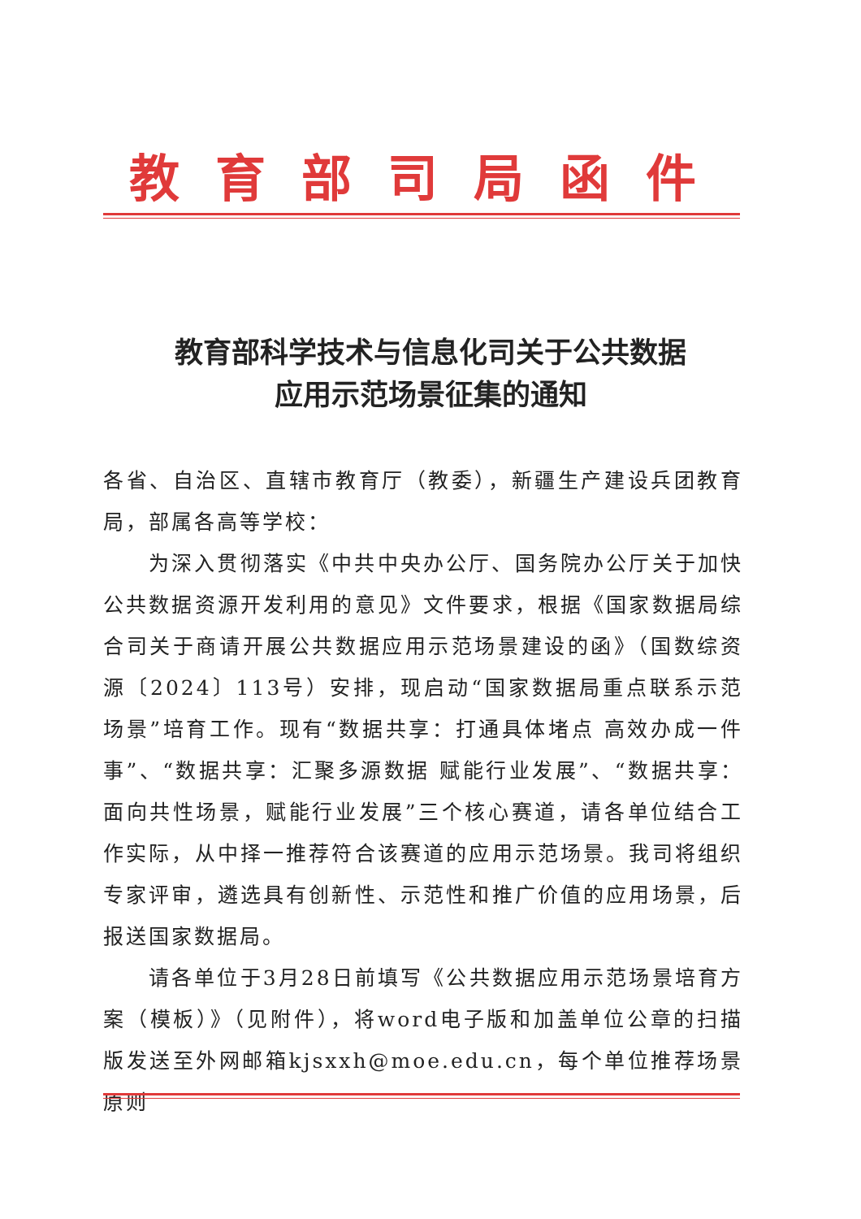教育部司局函件
教育部科学技术与信息化司关于公共数据
应用示范场景征集的通知
各省、自治区、直辖市教育厅（教委），新疆生产建设兵团教育局，部属各高等学校：
为深入贯彻落实《中共中央办公厅、国务院办公厅关于加快公共数据资源开发利用的意见》文件要求，根据《国家数据局综合司关于商请开展公共数据应用示范场景建设的函》（国数综资源〔2024〕113号）安排，现启动“国家数据局重点联系示范场景”培育工作。现有“数据共享：打通具体堵点 高效办成一件事”、“数据共享：汇聚多源数据 赋能行业发展”、“数据共享：面向共性场景，赋能行业发展”三个核心赛道，请各单位结合工作实际，从中择一推荐符合该赛道的应用示范场景。我司将组织专家评审，遴选具有创新性、示范性和推广价值的应用场景，后报送国家数据局。
请各单位于3月28日前填写《公共数据应用示范场景培育方案（模板）》（见附件），将word电子版和加盖单位公章的扫描版发送至外网邮箱kjsxxh@moe.edu.cn，每个单位推荐场景原则